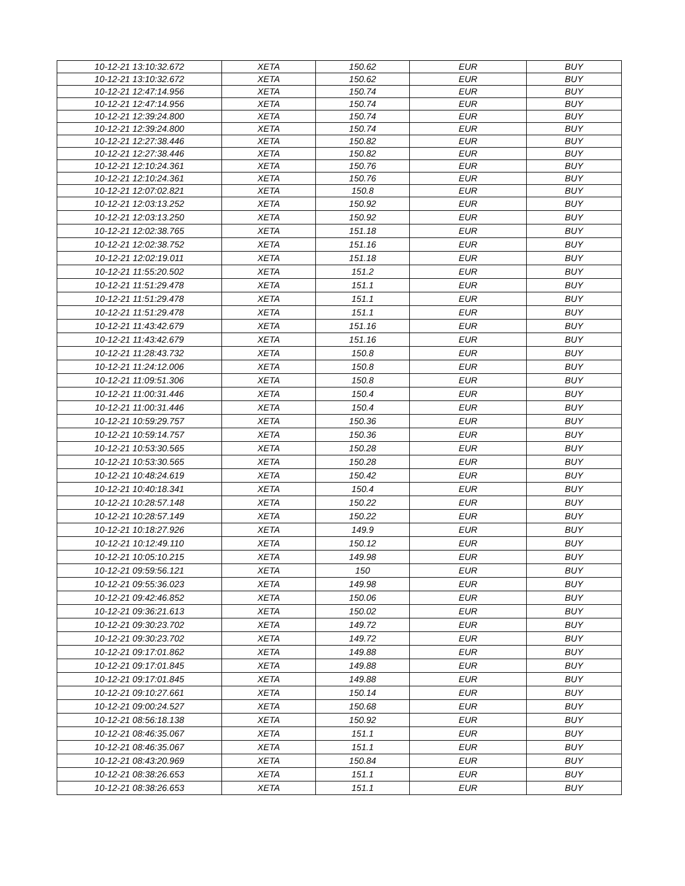| 10-12-21 13:10:32.672 | XETA | 150.62 | EUR | BUY |
| 10-12-21 13:10:32.672 | XETA | 150.62 | EUR | BUY |
| 10-12-21 12:47:14.956 | XETA | 150.74 | EUR | BUY |
| 10-12-21 12:47:14.956 | XETA | 150.74 | EUR | BUY |
| 10-12-21 12:39:24.800 | XETA | 150.74 | EUR | BUY |
| 10-12-21 12:39:24.800 | XETA | 150.74 | EUR | BUY |
| 10-12-21 12:27:38.446 | XETA | 150.82 | EUR | BUY |
| 10-12-21 12:27:38.446 | XETA | 150.82 | EUR | BUY |
| 10-12-21 12:10:24.361 | XETA | 150.76 | EUR | BUY |
| 10-12-21 12:10:24.361 | XETA | 150.76 | EUR | BUY |
| 10-12-21 12:07:02.821 | XETA | 150.8 | EUR | BUY |
| 10-12-21 12:03:13.252 | XETA | 150.92 | EUR | BUY |
| 10-12-21 12:03:13.250 | XETA | 150.92 | EUR | BUY |
| 10-12-21 12:02:38.765 | XETA | 151.18 | EUR | BUY |
| 10-12-21 12:02:38.752 | XETA | 151.16 | EUR | BUY |
| 10-12-21 12:02:19.011 | XETA | 151.18 | EUR | BUY |
| 10-12-21 11:55:20.502 | XETA | 151.2 | EUR | BUY |
| 10-12-21 11:51:29.478 | XETA | 151.1 | EUR | BUY |
| 10-12-21 11:51:29.478 | XETA | 151.1 | EUR | BUY |
| 10-12-21 11:51:29.478 | XETA | 151.1 | EUR | BUY |
| 10-12-21 11:43:42.679 | XETA | 151.16 | EUR | BUY |
| 10-12-21 11:43:42.679 | XETA | 151.16 | EUR | BUY |
| 10-12-21 11:28:43.732 | XETA | 150.8 | EUR | BUY |
| 10-12-21 11:24:12.006 | XETA | 150.8 | EUR | BUY |
| 10-12-21 11:09:51.306 | XETA | 150.8 | EUR | BUY |
| 10-12-21 11:00:31.446 | XETA | 150.4 | EUR | BUY |
| 10-12-21 11:00:31.446 | XETA | 150.4 | EUR | BUY |
| 10-12-21 10:59:29.757 | XETA | 150.36 | EUR | BUY |
| 10-12-21 10:59:14.757 | XETA | 150.36 | EUR | BUY |
| 10-12-21 10:53:30.565 | XETA | 150.28 | EUR | BUY |
| 10-12-21 10:53:30.565 | XETA | 150.28 | EUR | BUY |
| 10-12-21 10:48:24.619 | XETA | 150.42 | EUR | BUY |
| 10-12-21 10:40:18.341 | XETA | 150.4 | EUR | BUY |
| 10-12-21 10:28:57.148 | XETA | 150.22 | EUR | BUY |
| 10-12-21 10:28:57.149 | XETA | 150.22 | EUR | BUY |
| 10-12-21 10:18:27.926 | XETA | 149.9 | EUR | BUY |
| 10-12-21 10:12:49.110 | XETA | 150.12 | EUR | BUY |
| 10-12-21 10:05:10.215 | XETA | 149.98 | EUR | BUY |
| 10-12-21 09:59:56.121 | XETA | 150 | EUR | BUY |
| 10-12-21 09:55:36.023 | XETA | 149.98 | EUR | BUY |
| 10-12-21 09:42:46.852 | XETA | 150.06 | EUR | BUY |
| 10-12-21 09:36:21.613 | XETA | 150.02 | EUR | BUY |
| 10-12-21 09:30:23.702 | XETA | 149.72 | EUR | BUY |
| 10-12-21 09:30:23.702 | XETA | 149.72 | EUR | BUY |
| 10-12-21 09:17:01.862 | XETA | 149.88 | EUR | BUY |
| 10-12-21 09:17:01.845 | XETA | 149.88 | EUR | BUY |
| 10-12-21 09:17:01.845 | XETA | 149.88 | EUR | BUY |
| 10-12-21 09:10:27.661 | XETA | 150.14 | EUR | BUY |
| 10-12-21 09:00:24.527 | XETA | 150.68 | EUR | BUY |
| 10-12-21 08:56:18.138 | XETA | 150.92 | EUR | BUY |
| 10-12-21 08:46:35.067 | XETA | 151.1 | EUR | BUY |
| 10-12-21 08:46:35.067 | XETA | 151.1 | EUR | BUY |
| 10-12-21 08:43:20.969 | XETA | 150.84 | EUR | BUY |
| 10-12-21 08:38:26.653 | XETA | 151.1 | EUR | BUY |
| 10-12-21 08:38:26.653 | XETA | 151.1 | EUR | BUY |